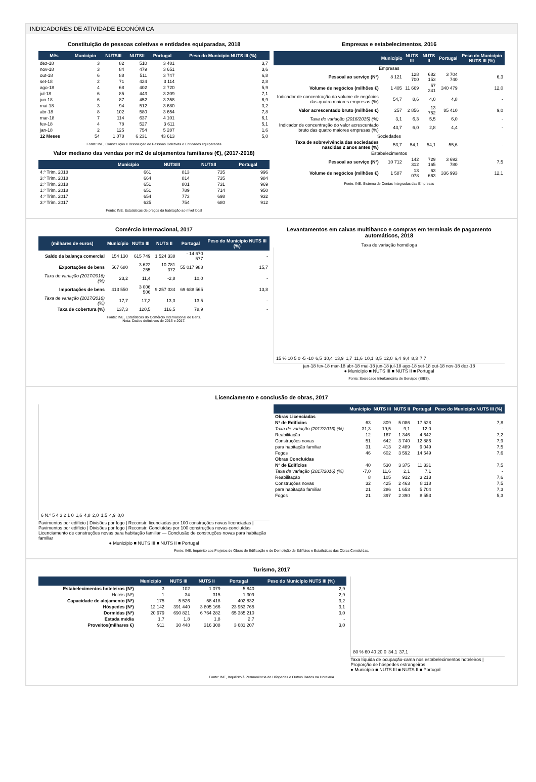INDICADORES DE ATIVIDADE ECONÓMICA
Constituição de pessoas coletivas e entidades equiparadas, 2018
| Mês | Município | NUTSIII | NUTSII | Portugal | Peso do Município NUTS III (%) |
| --- | --- | --- | --- | --- | --- |
| dez-18 | 3 | 82 | 510 | 3 481 | 3,7 |
| nov-18 | 3 | 84 | 479 | 3 651 | 3,6 |
| out-18 | 6 | 88 | 511 | 3 747 | 6,8 |
| set-18 | 2 | 71 | 424 | 3 114 | 2,8 |
| ago-18 | 4 | 68 | 402 | 2 720 | 5,9 |
| jul-18 | 6 | 85 | 443 | 3 209 | 7,1 |
| jun-18 | 6 | 87 | 452 | 3 358 | 6,9 |
| mai-18 | 3 | 94 | 512 | 3 680 | 3,2 |
| abr-18 | 8 | 102 | 580 | 3 654 | 7,8 |
| mar-18 | 7 | 114 | 637 | 4 101 | 6,1 |
| fev-18 | 4 | 78 | 527 | 3 611 | 5,1 |
| jan-18 | 2 | 125 | 754 | 5 287 | 1,6 |
| 12 Meses | 54 | 1 078 | 6 231 | 43 613 | 5,0 |
Fonte: INE, Constituição e Dissolução de Pessoas Coletivas e Entidades equiparadas
Valor mediano das vendas por m2 de alojamentos familiares (€), (2017-2018)
| | Município | NUTSIII | NUTSII | Portugal |
| --- | --- | --- | --- | --- |
| 4.º Trim. 2018 | 661 | 813 | 735 | 996 |
| 3.º Trim. 2018 | 664 | 814 | 735 | 984 |
| 2.º Trim. 2018 | 651 | 801 | 731 | 969 |
| 1.º Trim. 2018 | 651 | 789 | 714 | 950 |
| 4.º Trim. 2017 | 654 | 773 | 698 | 932 |
| 3.º Trim. 2017 | 625 | 754 | 680 | 912 |
Fonte: INE, Estatisticas de preços da habitação ao nível local
Empresas e estabelecimentos, 2016
| | Município | NUTS III | NUTS II | Portugal | Peso do Município NUTS III (%) |
| --- | --- | --- | --- | --- | --- |
| Empresas | | | | | |
| Pessoal ao serviço (Nº) | 8 121 | 128 700 | 682 153 | 3 704 740 | 6,3 |
| Volume de negócios (milhões €) | 1 405 | 11 669 | 57 241 | 340 479 | 12,0 |
| Indicador de concentração do volume de negócios das quatro maiores empresas (%) | 54,7 | 8,6 | 4,0 | 4,8 | - |
| Valor acrescentado bruto (milhões €) | 257 | 2 856 | 13 752 | 85 410 | 9,0 |
| Taxa de variação (2016/2015) (%) | 3,1 | 6,3 | 5,5 | 6,0 | - |
| Indicador de concentração do valor acrescentado bruto das quatro maiores empresas (%) | 43,7 | 6,0 | 2,8 | 4,4 | - |
| Sociedades | | | | | |
| Taxa de sobrevivência das sociedades nascidas 2 anos antes (%) | 53,7 | 54,1 | 54,1 | 55,6 | - |
| Estabelecimentos | | | | | |
| Pessoal ao serviço (Nº) | 10 712 | 142 312 | 729 165 | 3 692 780 | 7,5 |
| Volume de negócios (milhões €) | 1 587 | 13 078 | 63 663 | 336 993 | 12,1 |
Fonte: INE, Sistema de Contas Integradas das Empresas
Comércio Internacional, 2017
| (milhares de euros) | Município | NUTS III | NUTS II | Portugal | Peso do Município NUTS III (%) |
| --- | --- | --- | --- | --- | --- |
| Saldo da balança comercial | 154 130 | 615 749 | 1 524 338 | - 14 670 577 | - |
| Exportações de bens | 567 680 | 3 622 255 | 10 781 372 | 55 017 988 | 15,7 |
| Taxa de variação (2017/2016) (%) | 23,2 | 11,4 | -2,8 | 10,0 | - |
| Importações de bens | 413 550 | 3 006 506 | 9 257 034 | 69 688 565 | 13,8 |
| Taxa de variação (2017/2016) (%) | 17,7 | 17,2 | 13,3 | 13,5 | - |
| Taxa de cobertura (%) | 137,3 | 120,5 | 116,5 | 78,9 | - |
Fonte: INE, Estatísticas do Comércio Internacional de Bens.
Nota: Dados definitivos de 2016 e 2017.
Levantamentos em caixas multibanco e compras em terminais de pagamento automáticos, 2018
Taxa de variação homóloga
15 % 10 5 0 -5 -10 6,5 10,4 13,9 1,7 11,6 10,1 8,5 12,0 6,4 9,4 8,3 7,7
jan-18 fev-18 mar-18 abr-18 mai-18 jun-18 jul-18 ago-18 set-18 out-18 nov-18 dez-18
● Município ■ NUTS III ■ NUTS II ■ Portugal
Fonte: Sociedade Interbancária de Serviços (SIBS).
Licenciamento e conclusão de obras, 2017
6 N.º 5 4 3 2 1 0 1,6 4,8 2,0 1,5 4,9 0,0
Pavimentos por edifício | Divisões por fogo | Reconstr. licenciadas por 100 construções novas licenciadas | Pavimentos por edifício | Divisões por fogo | Reconstr. Concluídas por 100 construções novas concluídas
Licenciamento de construções novas para habitação familiar — Conclusão de construções novas para habitação familiar
● Município ■ NUTS III ■ NUTS II ■ Portugal
| | Município | NUTS III | NUTS II | Portugal | Peso do Município NUTS III (%) |
| --- | --- | --- | --- | --- | --- |
| Obras Licenciadas | | | | | |
| Nº de Edifícios | 63 | 809 | 5 086 | 17 528 | 7,8 |
| Taxa de variação (2017/2016) (%) | 31,3 | 19,5 | 9,1 | 12,0 | - |
| Reabilitação | 12 | 167 | 1 346 | 4 642 | 7,2 |
| Construções novas | 51 | 642 | 3 740 | 12 886 | 7,9 |
| para habitação familiar | 31 | 413 | 2 489 | 9 049 | 7,5 |
| Fogos | 46 | 602 | 3 592 | 14 549 | 7,6 |
| Obras Concluídas | | | | | |
| Nº de Edifícios | 40 | 530 | 3 375 | 11 331 | 7,5 |
| Taxa de variação (2017/2016) (%) | -7,0 | 11,6 | 2,1 | 7,1 | - |
| Reabilitação | 8 | 105 | 912 | 3 213 | 7,6 |
| Construções novas | 32 | 425 | 2 463 | 8 118 | 7,5 |
| para habitação familiar | 21 | 286 | 1 653 | 5 704 | 7,3 |
| Fogos | 21 | 397 | 2 390 | 8 553 | 5,3 |
Fonte: INE, Inquérito aos Projetos de Obras de Edificação e de Demolição de Edifícios e Estatísticas das Obras Concluídas.
Turismo, 2017
| | Município | NUTS III | NUTS II | Portugal | Peso do Município NUTS III (%) |
| --- | --- | --- | --- | --- | --- |
| Estabelecimentos hoteleiros (Nº) | 3 | 102 | 1 079 | 5 840 | 2,9 |
| Hotéis (Nº) | 1 | 34 | 315 | 1 309 | 2,9 |
| Capacidade de alojamento (Nº) | 175 | 5 526 | 58 418 | 402 832 | 3,2 |
| Hóspedes (Nº) | 12 142 | 391 440 | 3 805 166 | 23 953 765 | 3,1 |
| Dormidas (Nº) | 20 979 | 690 821 | 6 764 282 | 65 385 210 | 3,0 |
| Estada média | 1,7 | 1,8 | 1,8 | 2,7 | - |
| Proveitos(milhares €) | 911 | 30 448 | 316 308 | 3 681 207 | 3,0 |
80 % 60 40 20 0 34,1 37,1
Taxa líquida de ocupação-cama nos estabelecimentos hoteleiros | Proporção de hóspedes estrangeiros
● Município ■ NUTS III ■ NUTS II ■ Portugal
Fonte: INE, Inquérito à Permanência de Hóspedes e Outros Dados na Hotelaria